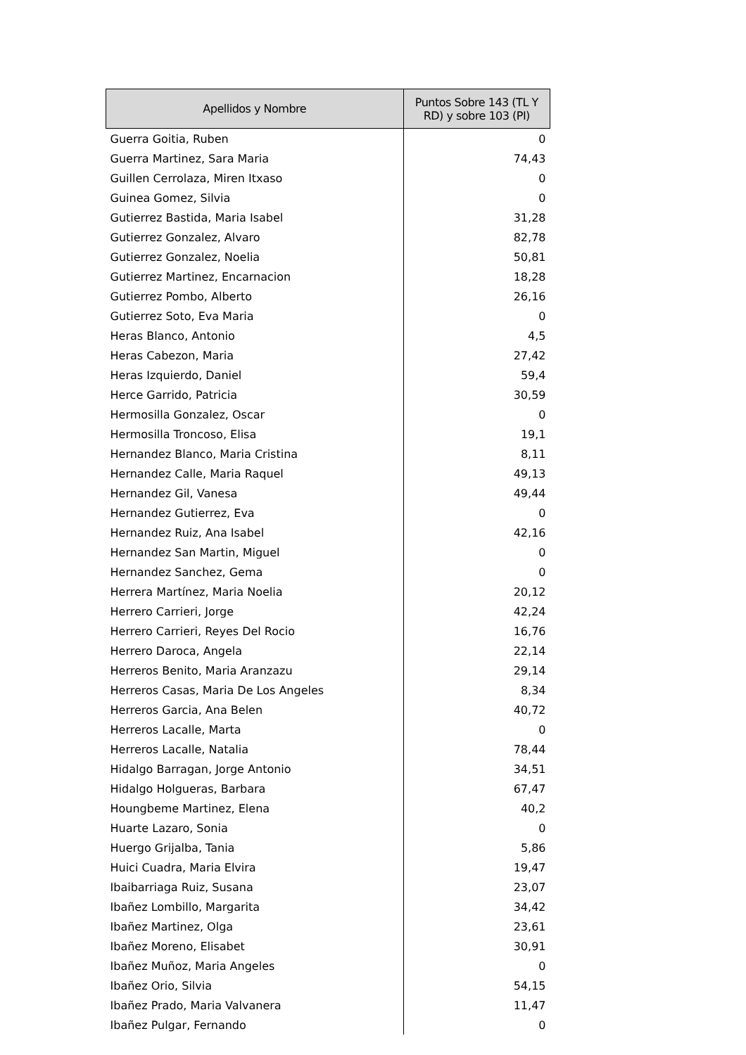| Apellidos y Nombre | Puntos Sobre 143 (TL Y RD) y sobre 103 (PI) |
| --- | --- |
| Guerra Goitia, Ruben | 0 |
| Guerra Martinez, Sara Maria | 74,43 |
| Guillen Cerrolaza, Miren Itxaso | 0 |
| Guinea Gomez, Silvia | 0 |
| Gutierrez Bastida, Maria Isabel | 31,28 |
| Gutierrez Gonzalez, Alvaro | 82,78 |
| Gutierrez Gonzalez, Noelia | 50,81 |
| Gutierrez Martinez, Encarnacion | 18,28 |
| Gutierrez Pombo, Alberto | 26,16 |
| Gutierrez Soto, Eva Maria | 0 |
| Heras Blanco, Antonio | 4,5 |
| Heras Cabezon, Maria | 27,42 |
| Heras Izquierdo, Daniel | 59,4 |
| Herce Garrido, Patricia | 30,59 |
| Hermosilla Gonzalez, Oscar | 0 |
| Hermosilla Troncoso, Elisa | 19,1 |
| Hernandez Blanco, Maria Cristina | 8,11 |
| Hernandez Calle, Maria Raquel | 49,13 |
| Hernandez Gil, Vanesa | 49,44 |
| Hernandez Gutierrez, Eva | 0 |
| Hernandez Ruiz, Ana Isabel | 42,16 |
| Hernandez San Martin, Miguel | 0 |
| Hernandez Sanchez, Gema | 0 |
| Herrera Martínez, Maria Noelia | 20,12 |
| Herrero Carrieri, Jorge | 42,24 |
| Herrero Carrieri, Reyes Del Rocio | 16,76 |
| Herrero Daroca, Angela | 22,14 |
| Herreros Benito, Maria Aranzazu | 29,14 |
| Herreros Casas, Maria De Los Angeles | 8,34 |
| Herreros Garcia, Ana Belen | 40,72 |
| Herreros Lacalle, Marta | 0 |
| Herreros Lacalle, Natalia | 78,44 |
| Hidalgo Barragan, Jorge Antonio | 34,51 |
| Hidalgo Holgueras, Barbara | 67,47 |
| Houngbeme Martinez, Elena | 40,2 |
| Huarte Lazaro, Sonia | 0 |
| Huergo Grijalba, Tania | 5,86 |
| Huici Cuadra, Maria Elvira | 19,47 |
| Ibaibarriaga Ruiz, Susana | 23,07 |
| Ibañez Lombillo, Margarita | 34,42 |
| Ibañez Martinez, Olga | 23,61 |
| Ibañez Moreno, Elisabet | 30,91 |
| Ibañez Muñoz, Maria Angeles | 0 |
| Ibañez Orio, Silvia | 54,15 |
| Ibañez Prado, Maria Valvanera | 11,47 |
| Ibañez Pulgar, Fernando | 0 |